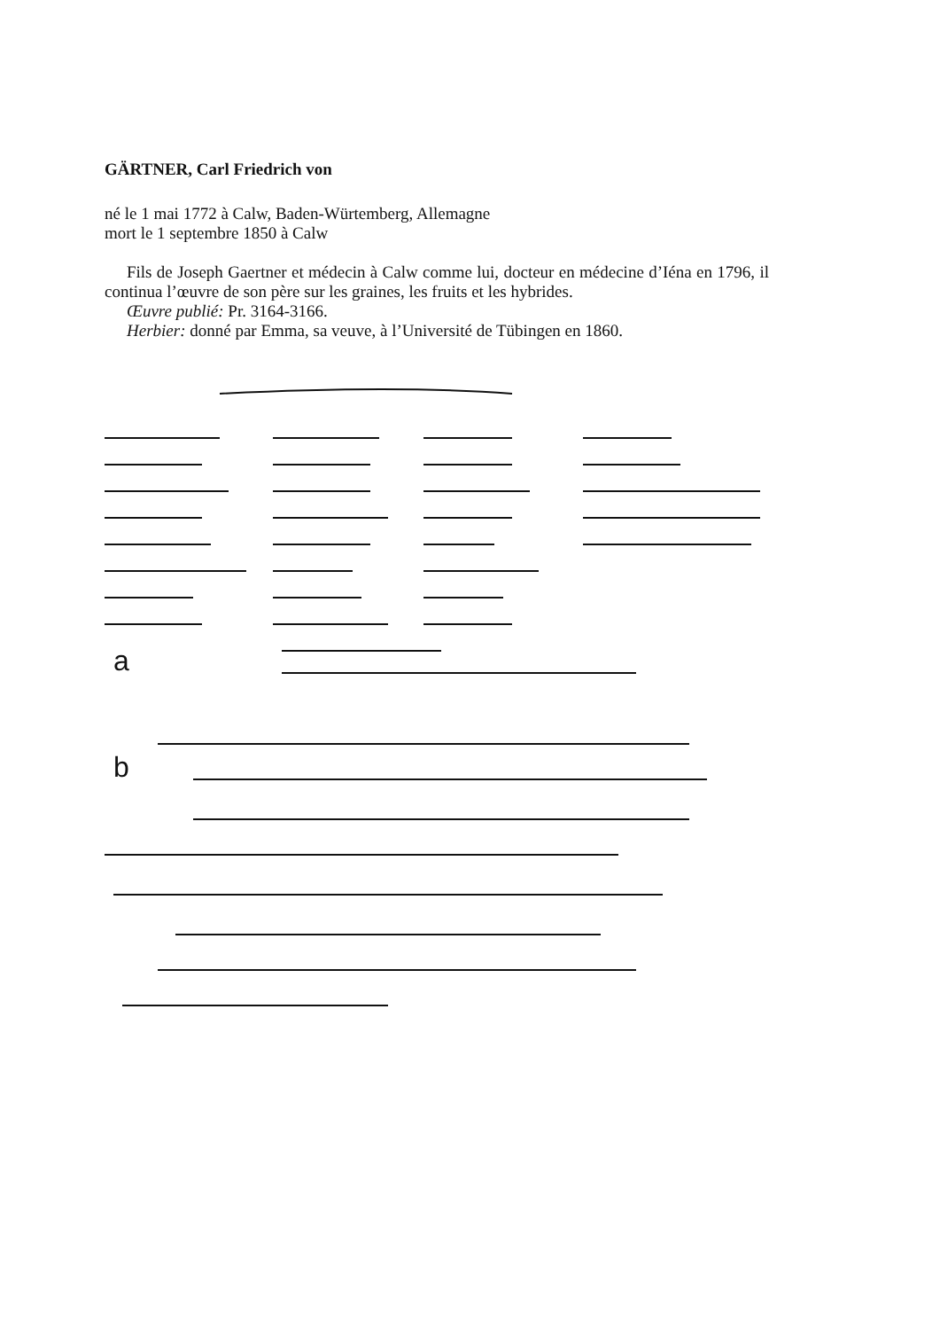GÄRTNER, Carl Friedrich von
né le 1 mai 1772 à Calw, Baden-Würtemberg, Allemagne
mort le 1 septembre 1850 à Calw
Fils de Joseph Gaertner et médecin à Calw comme lui, docteur en médecine d’Iéna en 1796, il continua l’œuvre de son père sur les graines, les fruits et les hybrides.
Œuvre publié: Pr. 3164-3166.
Herbier: donné par Emma, sa veuve, à l’Université de Tübingen en 1860.
a
b